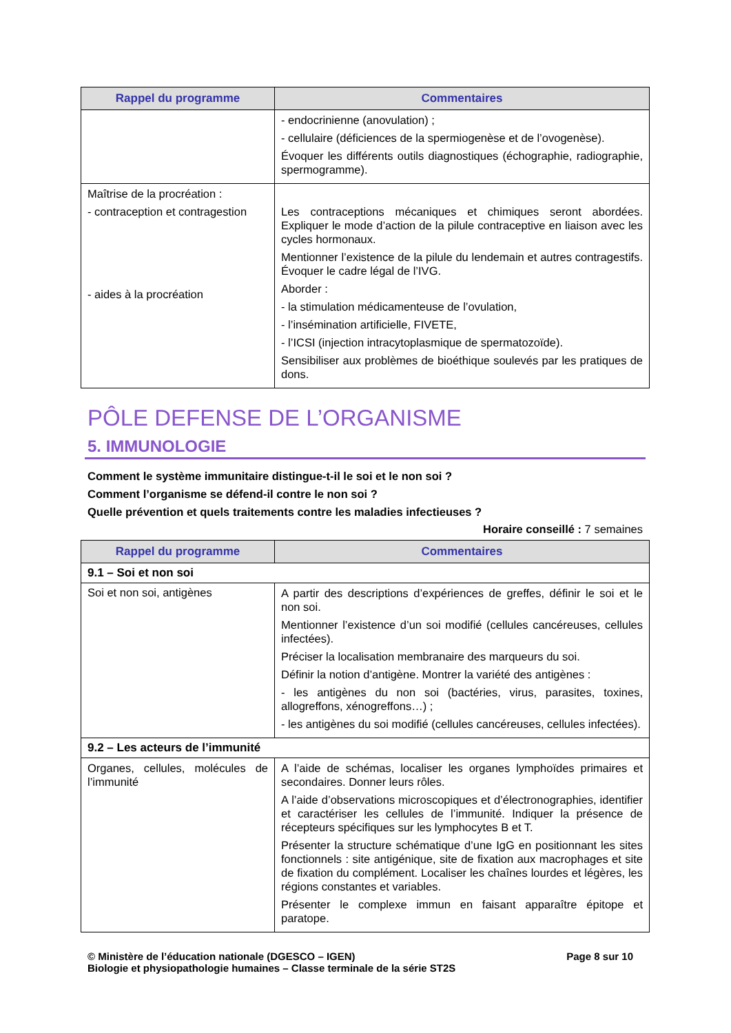| Rappel du programme | Commentaires |
| --- | --- |
| | - endocrinienne (anovulation) ; - cellulaire (déficiences de la spermiogenèse et de l’ovogenèse). Évoquer les différents outils diagnostiques (échographie, radiographie, spermogramme). |
| Maîtrise de la procréation : - contraception et contragestion - aides à la procréation | Les contraceptions mécaniques et chimiques seront abordées. Expliquer le mode d’action de la pilule contraceptive en liaison avec les cycles hormonaux. Mentionner l’existence de la pilule du lendemain et autres contragestifs. Évoquer le cadre légal de l’IVG. Aborder : - la stimulation médicamenteuse de l’ovulation, - l’insémination artificielle, FIVETE, - l’ICSI (injection intracytoplasmique de spermatozoïde). Sensibiliser aux problèmes de bioéthique soulevés par les pratiques de dons. |
PÔLE DEFENSE DE L’ORGANISME
5. IMMUNOLOGIE
Comment le système immunitaire distingue-t-il le soi et le non soi ?
Comment l’organisme se défend-il contre le non soi ?
Quelle prévention et quels traitements contre les maladies infectieuses ?
Horaire conseillé : 7 semaines
| Rappel du programme | Commentaires |
| --- | --- |
| 9.1 – Soi et non soi | |
| Soi et non soi, antigènes | A partir des descriptions d’expériences de greffes, définir le soi et le non soi. Mentionner l’existence d’un soi modifié (cellules cancéreuses, cellules infectées). Préciser la localisation membranaire des marqueurs du soi. Définir la notion d’antigène. Montrer la variété des antigènes : - les antigènes du non soi (bactéries, virus, parasites, toxines, allogreffons, xénogreffons…) ; - les antigènes du soi modifié (cellules cancéreuses, cellules infectées). |
| 9.2 – Les acteurs de l’immunité | |
| Organes, cellules, molécules de l’immunité | A l’aide de schémas, localiser les organes lymphoïdes primaires et secondaires. Donner leurs rôles. A l’aide d’observations microscopiques et d’électronographies, identifier et caractériser les cellules de l’immunité. Indiquer la présence de récepteurs spécifiques sur les lymphocytes B et T. Présenter la structure schématique d’une IgG en positionnant les sites fonctionnels : site antigénique, site de fixation aux macrophages et site de fixation du complément. Localiser les chaînes lourdes et légères, les régions constantes et variables. Présenter le complexe immun en faisant apparaître épitope et paratope. |
© Ministère de l’éducation nationale (DGESCO – IGEN)
Biologie et physiopathologie humaines – Classe terminale de la série ST2S
Page 8 sur 10